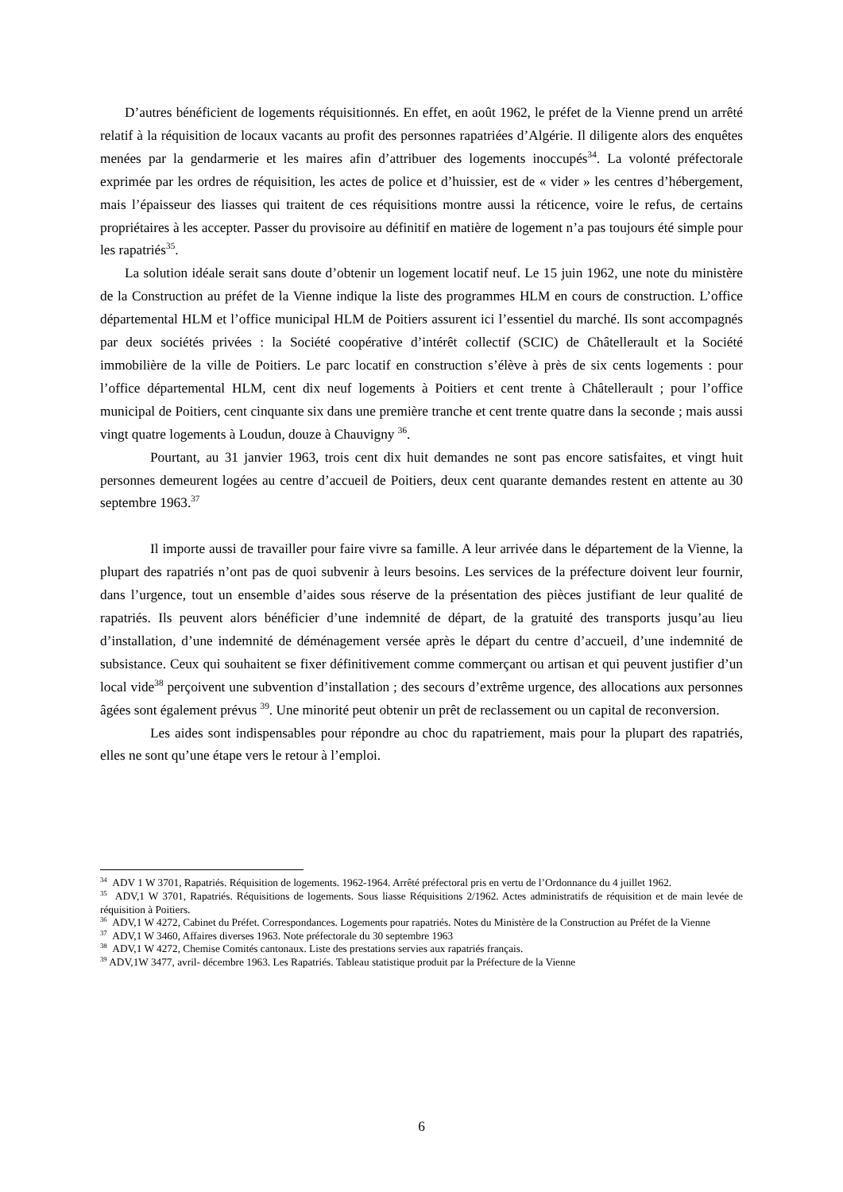D’autres bénéficient de logements réquisitionnés. En effet, en août 1962, le préfet de la Vienne prend un arrêté relatif à la réquisition de locaux vacants au profit des personnes rapatriées d’Algérie. Il diligente alors des enquêtes menées par la gendarmerie et les maires afin d’attribuer des logements inoccupés<sup>34</sup>. La volonté préfectorale exprimée par les ordres de réquisition, les actes de police et d’huissier, est de « vider » les centres d’hébergement, mais l’épaisseur des liasses qui traitent de ces réquisitions montre aussi la réticence, voire le refus, de certains propriétaires à les accepter. Passer du provisoire au définitif en matière de logement n’a pas toujours été simple pour les rapatriés<sup>35</sup>.
La solution idéale serait sans doute d’obtenir un logement locatif neuf. Le 15 juin 1962, une note du ministère de la Construction au préfet de la Vienne indique la liste des programmes HLM en cours de construction. L’office départemental HLM et l’office municipal HLM de Poitiers assurent ici l’essentiel du marché. Ils sont accompagnés par deux sociétés privées : la Société coopérative d’intérêt collectif (SCIC) de Châtellerault et la Société immobilière de la ville de Poitiers. Le parc locatif en construction s’élève à près de six cents logements : pour l’office départemental HLM, cent dix neuf logements à Poitiers et cent trente à Châtellerault ; pour l’office municipal de Poitiers, cent cinquante six dans une première tranche et cent trente quatre dans la seconde ; mais aussi vingt quatre logements à Loudun, douze à Chauvigny <sup>36</sup>.
Pourtant, au 31 janvier 1963, trois cent dix huit demandes ne sont pas encore satisfaites, et vingt huit personnes demeurent logées au centre d’accueil de Poitiers, deux cent quarante demandes restent en attente au 30 septembre 1963.<sup>37</sup>
Il importe aussi de travailler pour faire vivre sa famille. A leur arrivée dans le département de la Vienne, la plupart des rapatriés n’ont pas de quoi subvenir à leurs besoins. Les services de la préfecture doivent leur fournir, dans l’urgence, tout un ensemble d’aides sous réserve de la présentation des pièces justifiant de leur qualité de rapatriés. Ils peuvent alors bénéficier d’une indemnité de départ, de la gratuité des transports jusqu’au lieu d’installation, d’une indemnité de déménagement versée après le départ du centre d’accueil, d’une indemnité de subsistance. Ceux qui souhaitent se fixer définitivement comme commerçant ou artisan et qui peuvent justifier d’un local vide<sup>38</sup> perçoivent une subvention d’installation ; des secours d’extrême urgence, des allocations aux personnes âgées sont également prévus <sup>39</sup>. Une minorité peut obtenir un prêt de reclassement ou un capital de reconversion.
Les aides sont indispensables pour répondre au choc du rapatriement, mais pour la plupart des rapatriés, elles ne sont qu’une étape vers le retour à l’emploi.
<sup>34</sup> ADV 1 W 3701, Rapatriés. Réquisition de logements. 1962-1964. Arrêté préfectoral pris en vertu de l’Ordonnance du 4 juillet 1962.
<sup>35</sup> ADV,1 W 3701, Rapatriés. Réquisitions de logements. Sous liasse Réquisitions 2/1962. Actes administratifs de réquisition et de main levée de réquisition à Poitiers.
<sup>36</sup> ADV,1 W 4272, Cabinet du Préfet. Correspondances. Logements pour rapatriés. Notes du Ministère de la Construction au Préfet de la Vienne
<sup>37</sup> ADV,1 W 3460, Affaires diverses 1963. Note préfectorale du 30 septembre 1963
<sup>38</sup> ADV,1 W 4272, Chemise Comités cantonaux. Liste des prestations servies aux rapatriés français.
<sup>39</sup> ADV,1W 3477, avril- décembre 1963. Les Rapatriés. Tableau statistique produit par la Préfecture de la Vienne
6